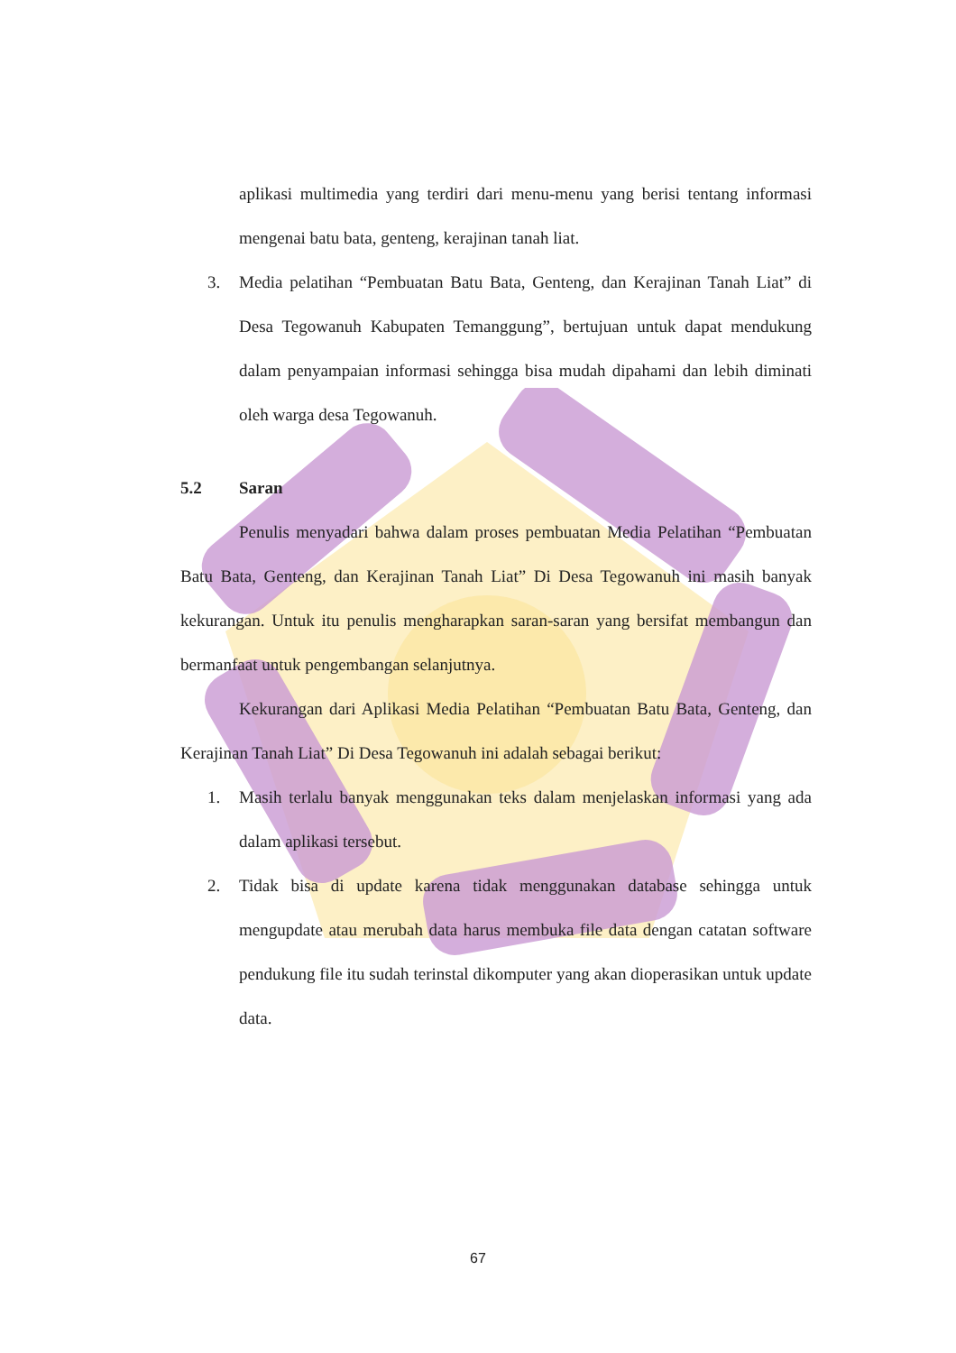aplikasi multimedia yang terdiri dari menu-menu yang berisi tentang informasi mengenai batu bata, genteng, kerajinan tanah liat.
3. Media pelatihan “Pembuatan Batu Bata, Genteng, dan Kerajinan Tanah Liat” di Desa Tegowanuh Kabupaten Temanggung”, bertujuan untuk dapat mendukung dalam penyampaian informasi sehingga bisa mudah dipahami dan lebih diminati oleh warga desa Tegowanuh.
5.2 Saran
Penulis menyadari bahwa dalam proses pembuatan Media Pelatihan “Pembuatan Batu Bata, Genteng, dan Kerajinan Tanah Liat” Di Desa Tegowanuh ini masih banyak kekurangan. Untuk itu penulis mengharapkan saran-saran yang bersifat membangun dan bermanfaat untuk pengembangan selanjutnya.
Kekurangan dari Aplikasi Media Pelatihan “Pembuatan Batu Bata, Genteng, dan Kerajinan Tanah Liat” Di Desa Tegowanuh ini adalah sebagai berikut:
1. Masih terlalu banyak menggunakan teks dalam menjelaskan informasi yang ada dalam aplikasi tersebut.
2. Tidak bisa di update karena tidak menggunakan database sehingga untuk mengupdate atau merubah data harus membuka file data dengan catatan software pendukung file itu sudah terinstal dikomputer yang akan dioperasikan untuk update data.
67